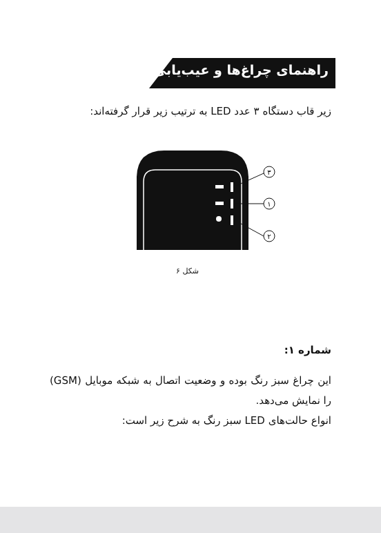راهنمای چراغ‌ها و عیب‌یابی
زیر قاب دستگاه ۳ عدد LED به ترتیب زیر قرار گرفته‌اند:
۳
۱
۲
شکل ۶
شماره ۱:
این چراغ سبز رنگ بوده و وضعیت اتصال به شبکه موبایل (GSM) را نمایش می‌دهد.
انواع حالت‌های LED سبز رنگ به شرح زیر است: